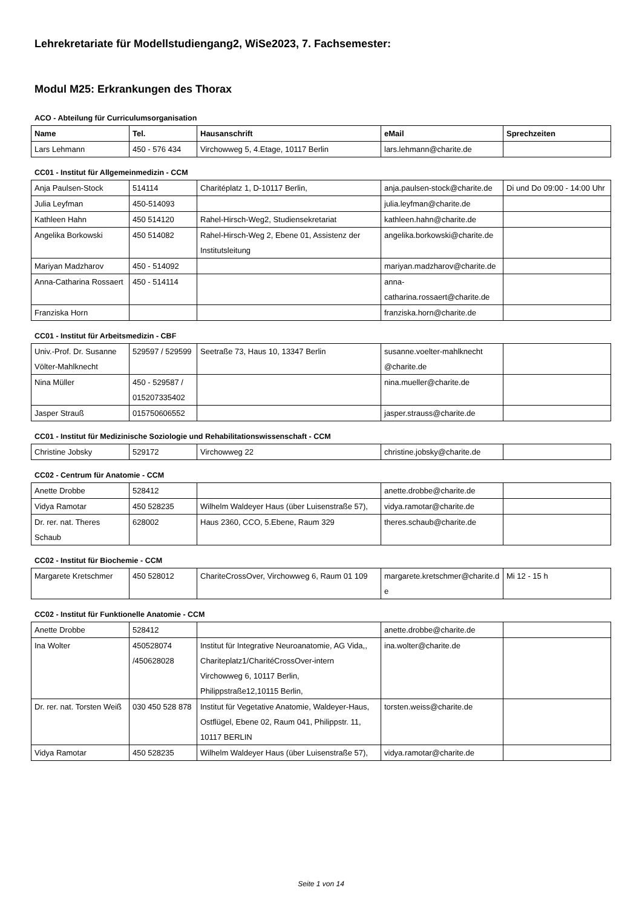Lehrekretariate für Modellstudiengang2, WiSe2023, 7. Fachsemester:
Modul M25: Erkrankungen des Thorax
ACO - Abteilung für Curriculumsorganisation
| Name | Tel. | Hausanschrift | eMail | Sprechzeiten |
| --- | --- | --- | --- | --- |
| Lars Lehmann | 450 - 576 434 | Virchowweg 5, 4.Etage, 10117 Berlin | lars.lehmann@charite.de | |
CC01 - Institut für Allgemeinmedizin - CCM
| Anja Paulsen-Stock | 514114 | Charitéplatz 1, D-10117 Berlin, | anja.paulsen-stock@charite.de | Di und Do 09:00 - 14:00 Uhr |
| Julia Leyfman | 450-514093 | | julia.leyfman@charite.de | |
| Kathleen Hahn | 450 514120 | Rahel-Hirsch-Weg2, Studiensekretariat | kathleen.hahn@charite.de | |
| Angelika Borkowski | 450 514082 | Rahel-Hirsch-Weg 2, Ebene 01, Assistenz der Institutsleitung | angelika.borkowski@charite.de | |
| Mariyan Madzharov | 450 - 514092 | | mariyan.madzharov@charite.de | |
| Anna-Catharina Rossaert | 450 - 514114 | | anna-catharina.rossaert@charite.de | |
| Franziska Horn | | | franziska.horn@charite.de | |
CC01 - Institut für Arbeitsmedizin - CBF
| Univ.-Prof. Dr. Susanne Völter-Mahlknecht | 529597 / 529599 | Seetraße 73, Haus 10, 13347 Berlin | susanne.voelter-mahlknecht @charite.de | |
| Nina Müller | 450 - 529587 / 015207335402 | | nina.mueller@charite.de | |
| Jasper Strauß | 015750606552 | | jasper.strauss@charite.de | |
CC01 - Institut für Medizinische Soziologie und Rehabilitationswissenschaft - CCM
| Christine Jobsky | 529172 | Virchowweg 22 | christine.jobsky@charite.de | |
CC02 - Centrum für Anatomie - CCM
| Anette Drobbe | 528412 | | anette.drobbe@charite.de | |
| Vidya Ramotar | 450 528235 | Wilhelm Waldeyer Haus (über Luisenstraße 57), | vidya.ramotar@charite.de | |
| Dr. rer. nat. Theres Schaub | 628002 | Haus 2360, CCO, 5.Ebene, Raum 329 | theres.schaub@charite.de | |
CC02 - Institut für Biochemie - CCM
| Margarete Kretschmer | 450 528012 | ChariteCrossOver, Virchowweg 6, Raum 01 109 | margarete.kretschmer@charite.de | Mi 12 - 15 h |
CC02 - Institut für Funktionelle Anatomie - CCM
| Anette Drobbe | 528412 | | anette.drobbe@charite.de | |
| Ina Wolter | 450528074 /450628028 | Institut für Integrative Neuroanatomie, AG Vida,, Chariteplatz1/CharitéCrossOver-intern Virchowweg 6, 10117 Berlin, Philippstraße12,10115 Berlin, | ina.wolter@charite.de | |
| Dr. rer. nat. Torsten Weiß | 030 450 528 878 | Institut für Vegetative Anatomie, Waldeyer-Haus, Ostflügel, Ebene 02, Raum 041, Philippstr. 11, 10117 BERLIN | torsten.weiss@charite.de | |
| Vidya Ramotar | 450 528235 | Wilhelm Waldeyer Haus (über Luisenstraße 57), | vidya.ramotar@charite.de | |
Seite 1 von 14